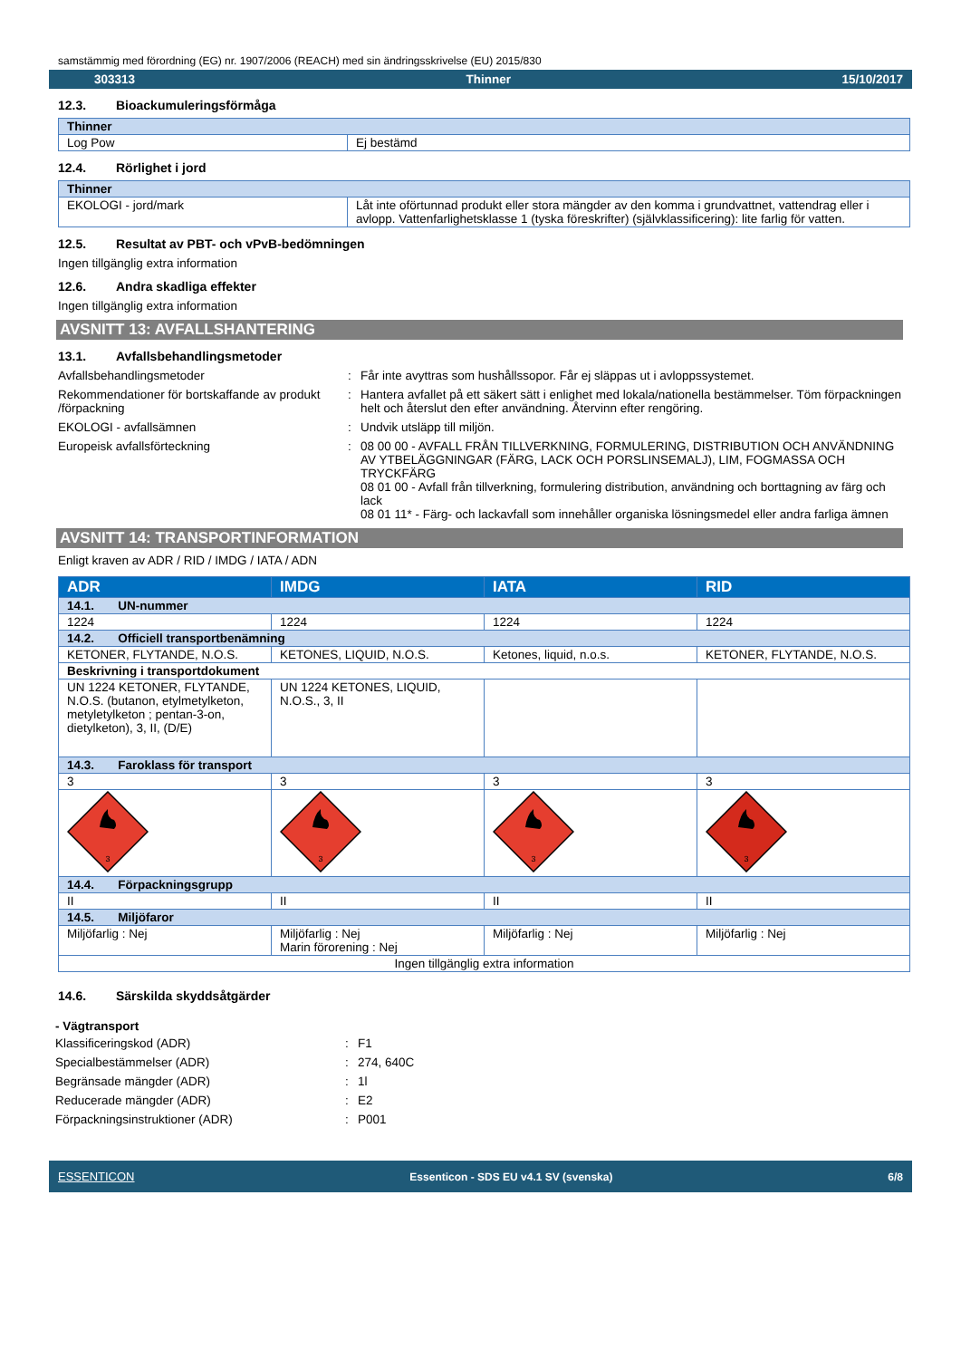samstämmig med förordning (EG) nr. 1907/2006 (REACH) med sin ändringsskrivelse (EU) 2015/830
303313 Thinner 15/10/2017
12.3. Bioackumuleringsförmåga
| Thinner | |
| Log Pow | Ej bestämd |
12.4. Rörlighet i jord
| Thinner | |
| EKOLOGI - jord/mark | Låt inte ofö­rtunnad produkt eller stora mängder av den komma i grundvattnet, vattendrag eller i avlopp. Vattenfarlighetsklasse 1 (tyska föreskrifter) (självklassificering): lite farlig för vatten. |
12.5. Resultat av PBT- och vPvB-bedömningen
Ingen tillgänglig extra information
12.6. Andra skadliga effekter
Ingen tillgänglig extra information
AVSNITT 13: AVFALLSHANTERING
13.1. Avfallsbehandlingsmetoder
Avfallsbehandlingsmetoder
:
Får inte avyttras som hushållssopor. Får ej släppas ut i avloppssystemet.
Rekommendationer för bortskaffande av produkt /förpackning
:
Hantera avfallet på ett säkert sätt i enlighet med lokala/nationella bestämmelser. Töm förpackningen helt och återslut den efter användning. Återvinn efter rengöring.
EKOLOGI - avfallsämnen
:
Undvik utsläpp till miljön.
Europeisk avfallsförteckning
:
08 00 00 - AVFALL FRÅN TILLVERKNING, FORMULERING, DISTRIBUTION OCH ANVÄNDNING AV YTBELÄGGNINGAR (FÄRG, LACK OCH PORSLINSEMALJ), LIM, FOGMASSA OCH TRYCKFÄRG
08 01 00 - Avfall från tillverkning, formulering distribution, användning och borttagning av färg och lack
08 01 11* - Färg- och lackavfall som innehåller organiska lösningsmedel eller andra farliga ämnen
AVSNITT 14: TRANSPORTINFORMATION
Enligt kraven av ADR / RID / IMDG / IATA / ADN
| ADR | IMDG | IATA | RID |
| --- | --- | --- | --- |
| 14.1. UN-nummer | | | |
| 1224 | 1224 | 1224 | 1224 |
| 14.2. Officiell transportbenämning | | | |
| KETONER, FLYTANDE, N.O.S. | KETONES, LIQUID, N.O.S. | Ketones, liquid, n.o.s. | KETONER, FLYTANDE, N.O.S. |
| Beskrivning i transportdokument | | | |
| UN 1224 KETONER, FLYTANDE, N.O.S. (butanon, etylmetylketon, metyletylketon ; pentan-3-on, dietylketon), 3, II, (D/E) | UN 1224 KETONES, LIQUID, N.O.S., 3, II | | |
| 14.3. Faroklass för transport | | | |
| 3 | 3 | 3 | 3 |
| 3 | 3 | 3 | 3 |
| 14.4. Förpackningsgrupp | | | |
| II | II | II | II |
| 14.5. Miljöfaror | | | |
| Miljöfarlig : Nej | Miljöfarlig : Nej Marin förorening : Nej | Miljöfarlig : Nej | Miljöfarlig : Nej |
| Ingen tillgänglig extra information | | | |
14.6. Särskilda skyddsåtgärder
- Vägtransport
Klassificeringskod (ADR)
:
F1
Specialbestämmelser (ADR)
:
274, 640C
Begränsade mängder (ADR)
:
1l
Reducerade mängder (ADR)
:
E2
Förpackningsinstruktioner (ADR)
:
P001
ESSENTICON Essenticon - SDS EU v4.1 SV (svenska) 6/8